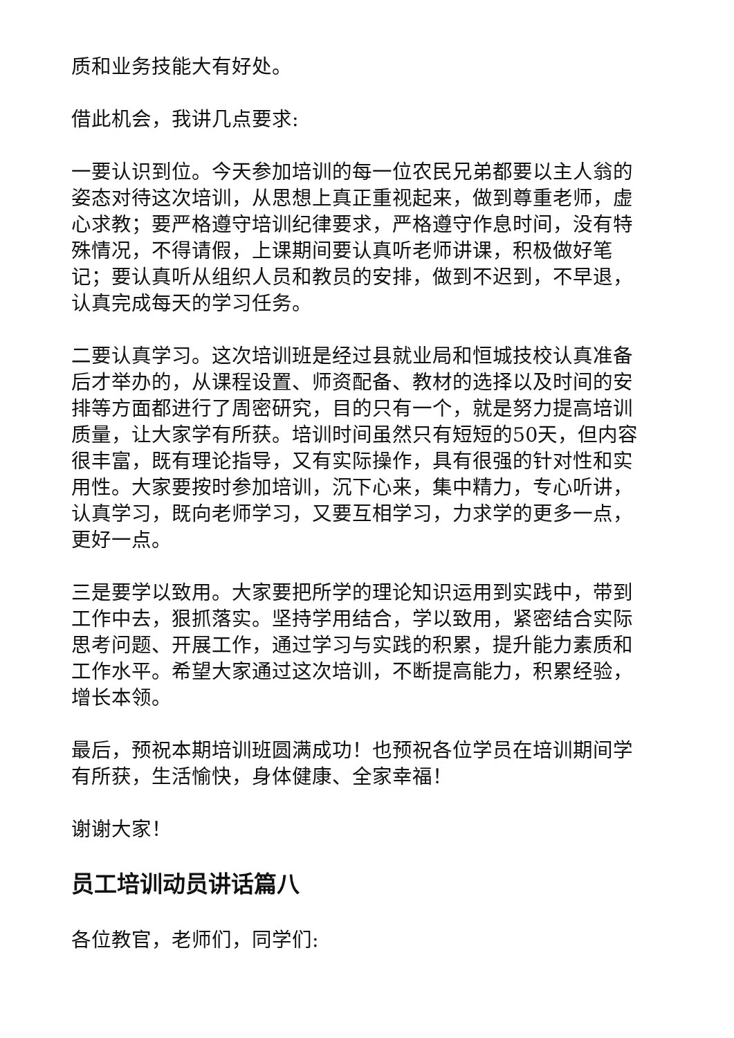质和业务技能大有好处。
借此机会，我讲几点要求:
一要认识到位。今天参加培训的每一位农民兄弟都要以主人翁的姿态对待这次培训，从思想上真正重视起来，做到尊重老师，虚心求教；要严格遵守培训纪律要求，严格遵守作息时间，没有特殊情况，不得请假，上课期间要认真听老师讲课，积极做好笔记；要认真听从组织人员和教员的安排，做到不迟到，不早退，认真完成每天的学习任务。
二要认真学习。这次培训班是经过县就业局和恒城技校认真准备后才举办的，从课程设置、师资配备、教材的选择以及时间的安排等方面都进行了周密研究，目的只有一个，就是努力提高培训质量，让大家学有所获。培训时间虽然只有短短的50天，但内容很丰富，既有理论指导，又有实际操作，具有很强的针对性和实用性。大家要按时参加培训，沉下心来，集中精力，专心听讲，认真学习，既向老师学习，又要互相学习，力求学的更多一点，更好一点。
三是要学以致用。大家要把所学的理论知识运用到实践中，带到工作中去，狠抓落实。坚持学用结合，学以致用，紧密结合实际思考问题、开展工作，通过学习与实践的积累，提升能力素质和工作水平。希望大家通过这次培训，不断提高能力，积累经验，增长本领。
最后，预祝本期培训班圆满成功！也预祝各位学员在培训期间学有所获，生活愉快，身体健康、全家幸福！
谢谢大家！
员工培训动员讲话篇八
各位教官，老师们，同学们: